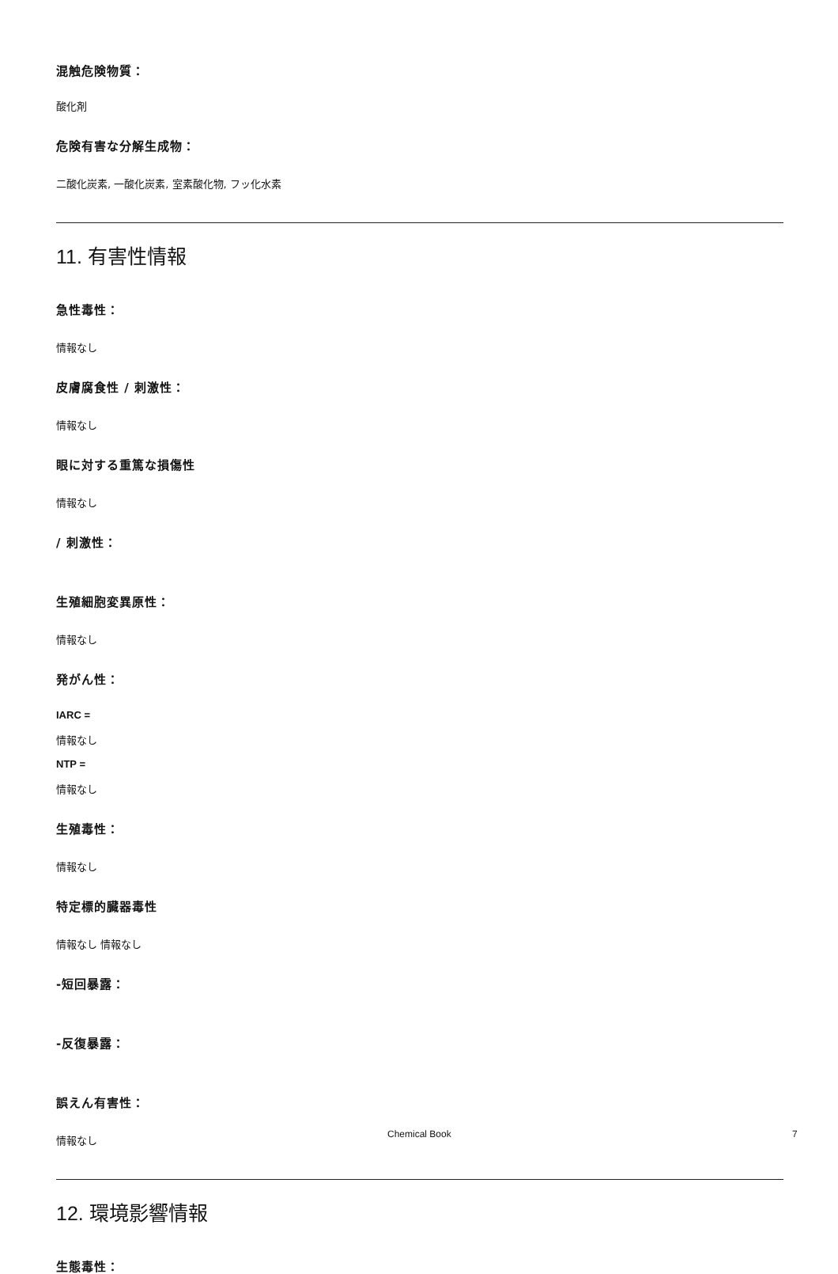混触危険物質：
酸化剤
危険有害な分解生成物：
二酸化炭素, 一酸化炭素, 室素酸化物, フッ化水素
11. 有害性情報
急性毒性：
情報なし
皮膚腐食性 / 刺激性：
情報なし
眼に対する重篤な損傷性
情報なし
/ 刺激性：
生殖細胞変異原性：
情報なし
発がん性：
IARC =
情報なし
NTP =
情報なし
生殖毒性：
情報なし
特定標的臓器毒性
情報なし 情報なし
-短回暴露：
-反復暴露：
誤えん有害性：
情報なし
12. 環境影響情報
生態毒性：
Chemical Book 7